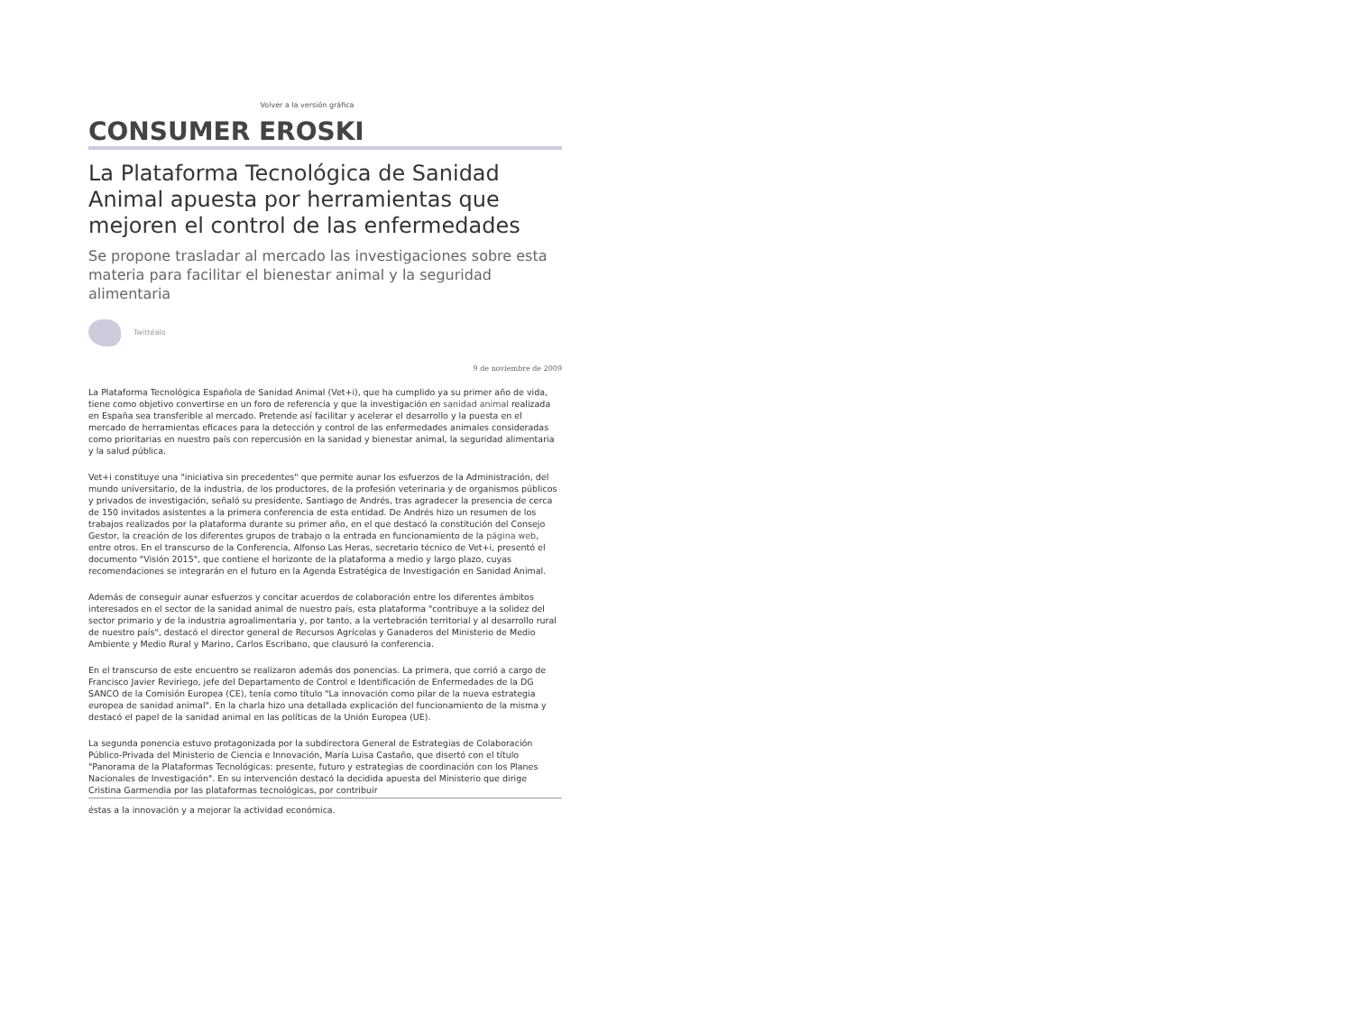Volver a la versión gráfica
CONSUMER EROSKI
La Plataforma Tecnológica de Sanidad Animal apuesta por herramientas que mejoren el control de las enfermedades
Se propone trasladar al mercado las investigaciones sobre esta materia para facilitar el bienestar animal y la seguridad alimentaria
Twittéalo
9 de noviembre de 2009
La Plataforma Tecnológica Española de Sanidad Animal (Vet+i), que ha cumplido ya su primer año de vida, tiene como objetivo convertirse en un foro de referencia y que la investigación en sanidad animal realizada en España sea transferible al mercado. Pretende así facilitar y acelerar el desarrollo y la puesta en el mercado de herramientas eficaces para la detección y control de las enfermedades animales consideradas como prioritarias en nuestro país con repercusión en la sanidad y bienestar animal, la seguridad alimentaria y la salud pública.
Vet+i constituye una "iniciativa sin precedentes" que permite aunar los esfuerzos de la Administración, del mundo universitario, de la industria, de los productores, de la profesión veterinaria y de organismos públicos y privados de investigación, señaló su presidente, Santiago de Andrés, tras agradecer la presencia de cerca de 150 invitados asistentes a la primera conferencia de esta entidad. De Andrés hizo un resumen de los trabajos realizados por la plataforma durante su primer año, en el que destacó la constitución del Consejo Gestor, la creación de los diferentes grupos de trabajo o la entrada en funcionamiento de la página web, entre otros. En el transcurso de la Conferencia, Alfonso Las Heras, secretario técnico de Vet+i, presentó el documento "Visión 2015", que contiene el horizonte de la plataforma a medio y largo plazo, cuyas recomendaciones se integrarán en el futuro en la Agenda Estratégica de Investigación en Sanidad Animal.
Además de conseguir aunar esfuerzos y concitar acuerdos de colaboración entre los diferentes ámbitos interesados en el sector de la sanidad animal de nuestro país, esta plataforma "contribuye a la solidez del sector primario y de la industria agroalimentaria y, por tanto, a la vertebración territorial y al desarrollo rural de nuestro país", destacó el director general de Recursos Agrícolas y Ganaderos del Ministerio de Medio Ambiente y Medio Rural y Marino, Carlos Escribano, que clausuró la conferencia.
En el transcurso de este encuentro se realizaron además dos ponencias. La primera, que corrió a cargo de Francisco Javier Reviriego, jefe del Departamento de Control e Identificación de Enfermedades de la DG SANCO de la Comisión Europea (CE), tenía como título "La innovación como pilar de la nueva estrategia europea de sanidad animal". En la charla hizo una detallada explicación del funcionamiento de la misma y destacó el papel de la sanidad animal en las políticas de la Unión Europea (UE).
La segunda ponencia estuvo protagonizada por la subdirectora General de Estrategias de Colaboración Público-Privada del Ministerio de Ciencia e Innovación, María Luisa Castaño, que disertó con el título "Panorama de la Plataformas Tecnológicas: presente, futuro y estrategias de coordinación con los Planes Nacionales de Investigación". En su intervención destacó la decidida apuesta del Ministerio que dirige Cristina Garmendia por las plataformas tecnológicas, por contribuir
éstas a la innovación y a mejorar la actividad económica.